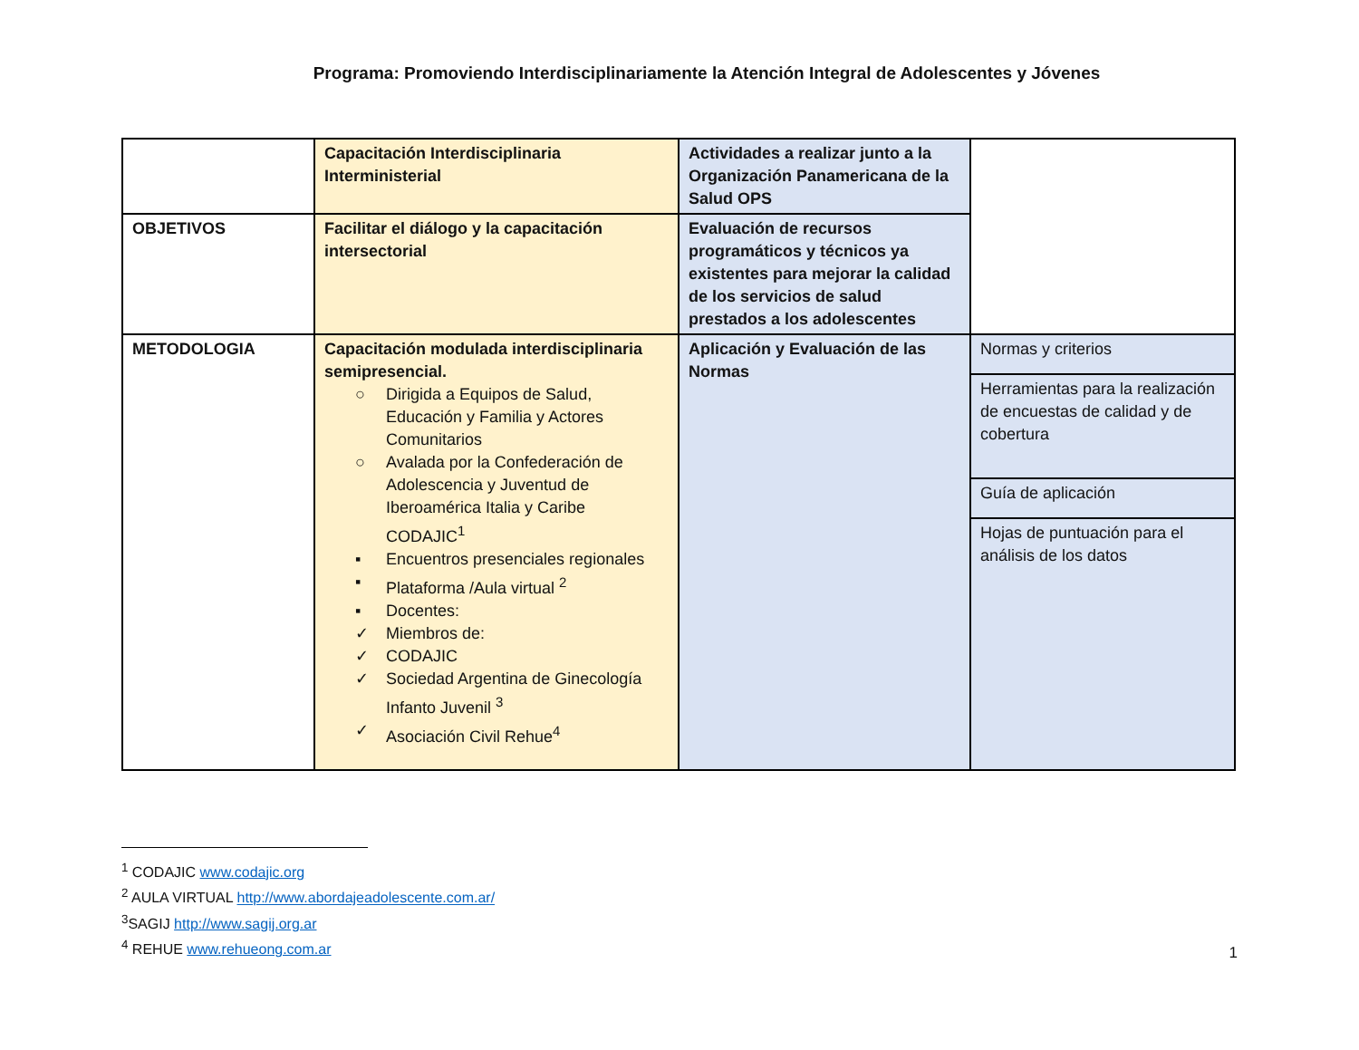Programa: Promoviendo Interdisciplinariamente la Atención Integral de Adolescentes y Jóvenes
| | Capacitación Interdisciplinaria Interministerial | Actividades a realizar junto a la Organización Panamericana de la Salud OPS | |
| OBJETIVOS | Facilitar el diálogo y la capacitación intersectorial | Evaluación de recursos programáticos y técnicos ya existentes para mejorar la calidad de los servicios de salud prestados a los adolescentes | |
| METODOLOGIA | Capacitación modulada interdisciplinaria semipresencial. ○ Dirigida a Equipos de Salud, Educación y Familia y Actores Comunitarios ○ Avalada por la Confederación de Adolescencia y Juventud de Iberoamérica Italia y Caribe CODAJIC<sup>1</sup> ▪ Encuentros presenciales regionales ▪ Plataforma /Aula virtual <sup>2</sup> ▪ Docentes: ✓ Miembros de: ✓ CODAJIC ✓ Sociedad Argentina de Ginecología Infanto Juvenil <sup>3</sup> ✓ Asociación Civil Rehue<sup>4</sup> | Aplicación y Evaluación de las Normas | Normas y criterios |
| | | | Herramientas para la realización de encuestas de calidad y de cobertura |
| | | | Guía de aplicación |
| | | | Hojas de puntuación para el análisis de los datos |
<sup>1</sup> CODAJIC www.codajic.org
<sup>2</sup> AULA VIRTUAL http://www.abordajeadolescente.com.ar/
<sup>3</sup> SAGIJ http://www.sagij.org.ar
<sup>4</sup> REHUE www.rehueong.com.ar
1